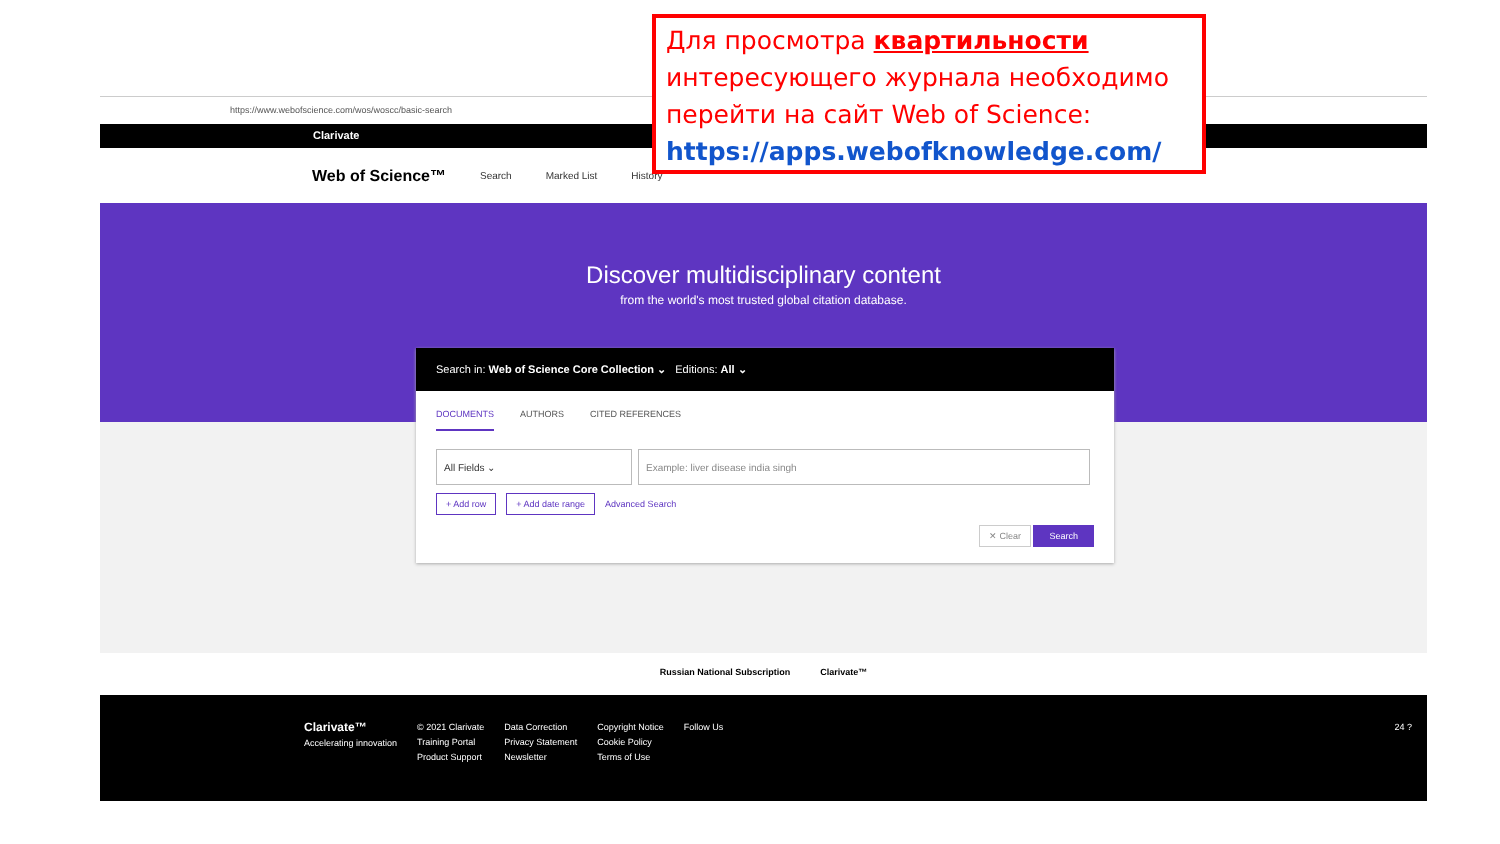https://www.webofscience.com/wos/woscc/basic-search
Clarivate
Web of Science™ Search Marked List History
Discover multidisciplinary content
from the world's most trusted global citation database.
Search in: Web of Science Core Collection ⌄ Editions: All ⌄
DOCUMENTS AUTHORS CITED REFERENCES
All Fields ⌄ Example: liver disease india singh
+ Add row + Add date range Advanced Search
✕ Clear Search
Russian National Subscription Clarivate™
Clarivate™
Accelerating innovation
© 2021 Clarivate
Training Portal
Product Support
Data Correction
Privacy Statement
Newsletter
Copyright Notice
Cookie Policy
Terms of Use
Follow Us 24 ?
Для просмотра квартильности интересующего журнала необходимо перейти на сайт Web of Science: https://apps.webofknowledge.com/